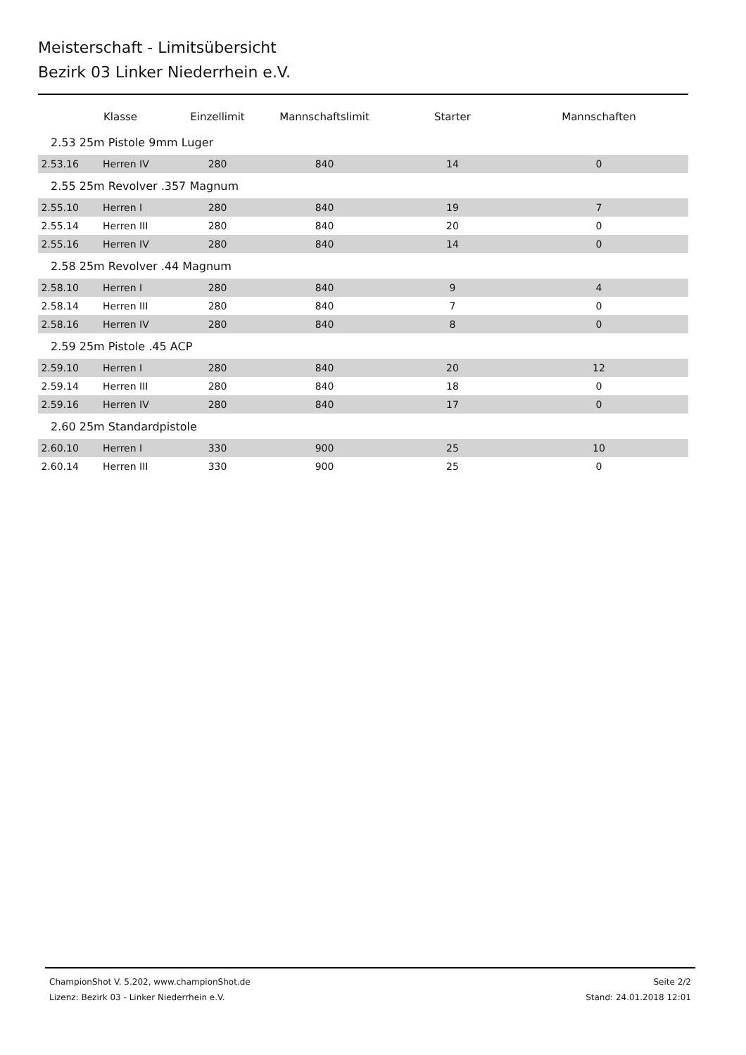Meisterschaft - Limitsübersicht
Bezirk 03 Linker Niederrhein e.V.
| | Klasse | Einzellimit | Mannschaftslimit | Starter | Mannschaften |
| --- | --- | --- | --- | --- | --- |
| 2.53 25m Pistole 9mm Luger | | | | | |
| 2.53.16 | Herren IV | 280 | 840 | 14 | 0 |
| 2.55 25m Revolver .357 Magnum | | | | | |
| 2.55.10 | Herren I | 280 | 840 | 19 | 7 |
| 2.55.14 | Herren III | 280 | 840 | 20 | 0 |
| 2.55.16 | Herren IV | 280 | 840 | 14 | 0 |
| 2.58 25m Revolver .44 Magnum | | | | | |
| 2.58.10 | Herren I | 280 | 840 | 9 | 4 |
| 2.58.14 | Herren III | 280 | 840 | 7 | 0 |
| 2.58.16 | Herren IV | 280 | 840 | 8 | 0 |
| 2.59 25m Pistole .45 ACP | | | | | |
| 2.59.10 | Herren I | 280 | 840 | 20 | 12 |
| 2.59.14 | Herren III | 280 | 840 | 18 | 0 |
| 2.59.16 | Herren IV | 280 | 840 | 17 | 0 |
| 2.60 25m Standardpistole | | | | | |
| 2.60.10 | Herren I | 330 | 900 | 25 | 10 |
| 2.60.14 | Herren III | 330 | 900 | 25 | 0 |
ChampionShot V. 5.202, www.championShot.de
Lizenz: Bezirk 03 - Linker Niederrhein e.V.
Seite 2/2
Stand: 24.01.2018 12:01